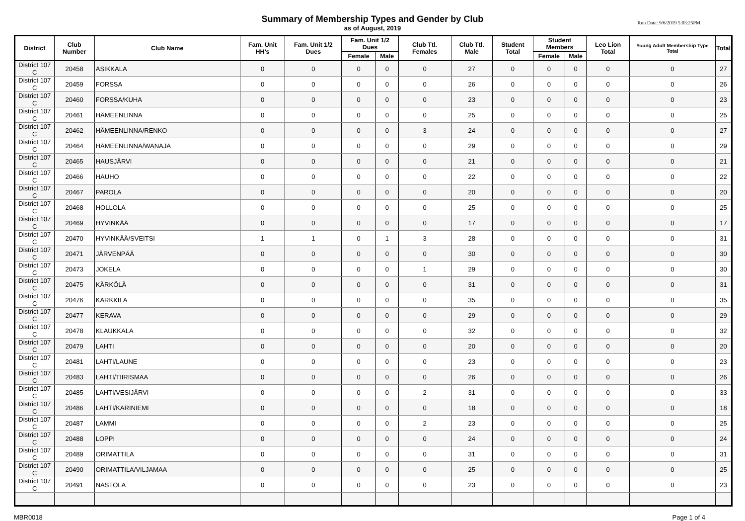Summary of Membership Types and Gender by Club
as of August, 2019
Run Date: 9/6/2019 5:03:25PM
| District | Club Number | Club Name | Fam. Unit HH's | Fam. Unit 1/2 Dues | Fam. Unit 1/2 Dues | | Club Ttl. Females | Club Ttl. Male | Student Total | Student Members | | Leo Lion Total | Young Adult Membership Type Total | Total |
| --- | --- | --- | --- | --- | --- | --- | --- | --- | --- | --- | --- | --- | --- | --- |
| | | | | | Female | Male | | | | Female | Male | | | |
| District 107 C | 20458 | ASIKKALA | 0 | 0 | 0 | 0 | 0 | 27 | 0 | 0 | 0 | 0 | 0 | 27 |
| District 107 C | 20459 | FORSSA | 0 | 0 | 0 | 0 | 0 | 26 | 0 | 0 | 0 | 0 | 0 | 26 |
| District 107 C | 20460 | FORSSA/KUHA | 0 | 0 | 0 | 0 | 0 | 23 | 0 | 0 | 0 | 0 | 0 | 23 |
| District 107 C | 20461 | HÄMEENLINNA | 0 | 0 | 0 | 0 | 0 | 25 | 0 | 0 | 0 | 0 | 0 | 25 |
| District 107 C | 20462 | HÄMEENLINNA/RENKO | 0 | 0 | 0 | 0 | 3 | 24 | 0 | 0 | 0 | 0 | 0 | 27 |
| District 107 C | 20464 | HÄMEENLINNA/WANAJA | 0 | 0 | 0 | 0 | 0 | 29 | 0 | 0 | 0 | 0 | 0 | 29 |
| District 107 C | 20465 | HAUSJÄRVI | 0 | 0 | 0 | 0 | 0 | 21 | 0 | 0 | 0 | 0 | 0 | 21 |
| District 107 C | 20466 | HAUHO | 0 | 0 | 0 | 0 | 0 | 22 | 0 | 0 | 0 | 0 | 0 | 22 |
| District 107 C | 20467 | PAROLA | 0 | 0 | 0 | 0 | 0 | 20 | 0 | 0 | 0 | 0 | 0 | 20 |
| District 107 C | 20468 | HOLLOLA | 0 | 0 | 0 | 0 | 0 | 25 | 0 | 0 | 0 | 0 | 0 | 25 |
| District 107 C | 20469 | HYVINKÄÄ | 0 | 0 | 0 | 0 | 0 | 17 | 0 | 0 | 0 | 0 | 0 | 17 |
| District 107 C | 20470 | HYVINKÄÄ/SVEITSI | 1 | 1 | 0 | 1 | 3 | 28 | 0 | 0 | 0 | 0 | 0 | 31 |
| District 107 C | 20471 | JÄRVENPÄÄ | 0 | 0 | 0 | 0 | 0 | 30 | 0 | 0 | 0 | 0 | 0 | 30 |
| District 107 C | 20473 | JOKELA | 0 | 0 | 0 | 0 | 1 | 29 | 0 | 0 | 0 | 0 | 0 | 30 |
| District 107 C | 20475 | KÄRKÖLÄ | 0 | 0 | 0 | 0 | 0 | 31 | 0 | 0 | 0 | 0 | 0 | 31 |
| District 107 C | 20476 | KARKKILA | 0 | 0 | 0 | 0 | 0 | 35 | 0 | 0 | 0 | 0 | 0 | 35 |
| District 107 C | 20477 | KERAVA | 0 | 0 | 0 | 0 | 0 | 29 | 0 | 0 | 0 | 0 | 0 | 29 |
| District 107 C | 20478 | KLAUKKALA | 0 | 0 | 0 | 0 | 0 | 32 | 0 | 0 | 0 | 0 | 0 | 32 |
| District 107 C | 20479 | LAHTI | 0 | 0 | 0 | 0 | 0 | 20 | 0 | 0 | 0 | 0 | 0 | 20 |
| District 107 C | 20481 | LAHTI/LAUNE | 0 | 0 | 0 | 0 | 0 | 23 | 0 | 0 | 0 | 0 | 0 | 23 |
| District 107 C | 20483 | LAHTI/TIIRISMAA | 0 | 0 | 0 | 0 | 0 | 26 | 0 | 0 | 0 | 0 | 0 | 26 |
| District 107 C | 20485 | LAHTI/VESIJÄRVI | 0 | 0 | 0 | 0 | 2 | 31 | 0 | 0 | 0 | 0 | 0 | 33 |
| District 107 C | 20486 | LAHTI/KARINIEMI | 0 | 0 | 0 | 0 | 0 | 18 | 0 | 0 | 0 | 0 | 0 | 18 |
| District 107 C | 20487 | LAMMI | 0 | 0 | 0 | 0 | 2 | 23 | 0 | 0 | 0 | 0 | 0 | 25 |
| District 107 C | 20488 | LOPPI | 0 | 0 | 0 | 0 | 0 | 24 | 0 | 0 | 0 | 0 | 0 | 24 |
| District 107 C | 20489 | ORIMATTILA | 0 | 0 | 0 | 0 | 0 | 31 | 0 | 0 | 0 | 0 | 0 | 31 |
| District 107 C | 20490 | ORIMATTILA/VILJAMAA | 0 | 0 | 0 | 0 | 0 | 25 | 0 | 0 | 0 | 0 | 0 | 25 |
| District 107 C | 20491 | NASTOLA | 0 | 0 | 0 | 0 | 0 | 23 | 0 | 0 | 0 | 0 | 0 | 23 |
MBR0018 Page 1 of 4